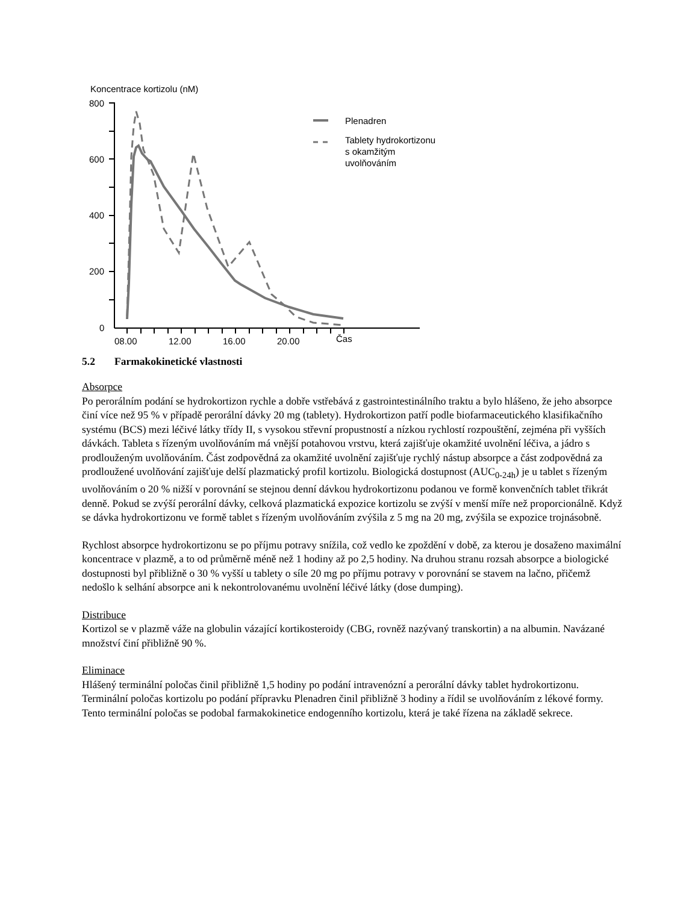Koncentrace kortizolu (nM)
800
600
400
200
0
08.00
12.00
16.00
20.00
Čas
Plenadren
Tablety hydrokortizonu
s okamžitým
uvolňováním
5.2 Farmakokinetické vlastnosti
Absorpce
Po perorálním podání se hydrokortizon rychle a dobře vstřebává z gastrointestinálního traktu a bylo hlášeno, že jeho absorpce činí více než 95 % v případě perorální dávky 20 mg (tablety). Hydrokortizon patří podle biofarmaceutického klasifikačního systému (BCS) mezi léčivé látky třídy II, s vysokou střevní propustností a nízkou rychlostí rozpouštění, zejména při vyšších dávkách. Tableta s řízeným uvolňováním má vnější potahovou vrstvu, která zajišťuje okamžité uvolnění léčiva, a jádro s prodlouženým uvolňováním. Část zodpovědná za okamžité uvolnění zajišťuje rychlý nástup absorpce a část zodpovědná za prodloužené uvolňování zajišťuje delší plazmatický profil kortizolu. Biologická dostupnost (AUC<sub>0-24h</sub>) je u tablet s řízeným uvolňováním o 20 % nižší v porovnání se stejnou denní dávkou hydrokortizonu podanou ve formě konvenčních tablet třikrát denně. Pokud se zvýší perorální dávky, celková plazmatická expozice kortizolu se zvýší v menší míře než proporcionálně. Když se dávka hydrokortizonu ve formě tablet s řízeným uvolňováním zvýšila z 5 mg na 20 mg, zvýšila se expozice trojnásobně.
Rychlost absorpce hydrokortizonu se po příjmu potravy snížila, což vedlo ke zpoždění v době, za kterou je dosaženo maximální koncentrace v plazmě, a to od průměrně méně než 1 hodiny až po 2,5 hodiny. Na druhou stranu rozsah absorpce a biologické dostupnosti byl přibližně o 30 % vyšší u tablety o síle 20 mg po příjmu potravy v porovnání se stavem na lačno, přičemž nedošlo k selhání absorpce ani k nekontrolovanému uvolnění léčivé látky (dose dumping).
Distribuce
Kortizol se v plazmě váže na globulin vázající kortikosteroidy (CBG, rovněž nazývaný transkortin) a na albumin. Navázané množství činí přibližně 90 %.
Eliminace
Hlášený terminální poločas činil přibližně 1,5 hodiny po podání intravenózní a perorální dávky tablet hydrokortizonu. Terminální poločas kortizolu po podání přípravku Plenadren činil přibližně 3 hodiny a řídil se uvolňováním z lékové formy. Tento terminální poločas se podobal farmakokinetice endogenního kortizolu, která je také řízena na základě sekrece.